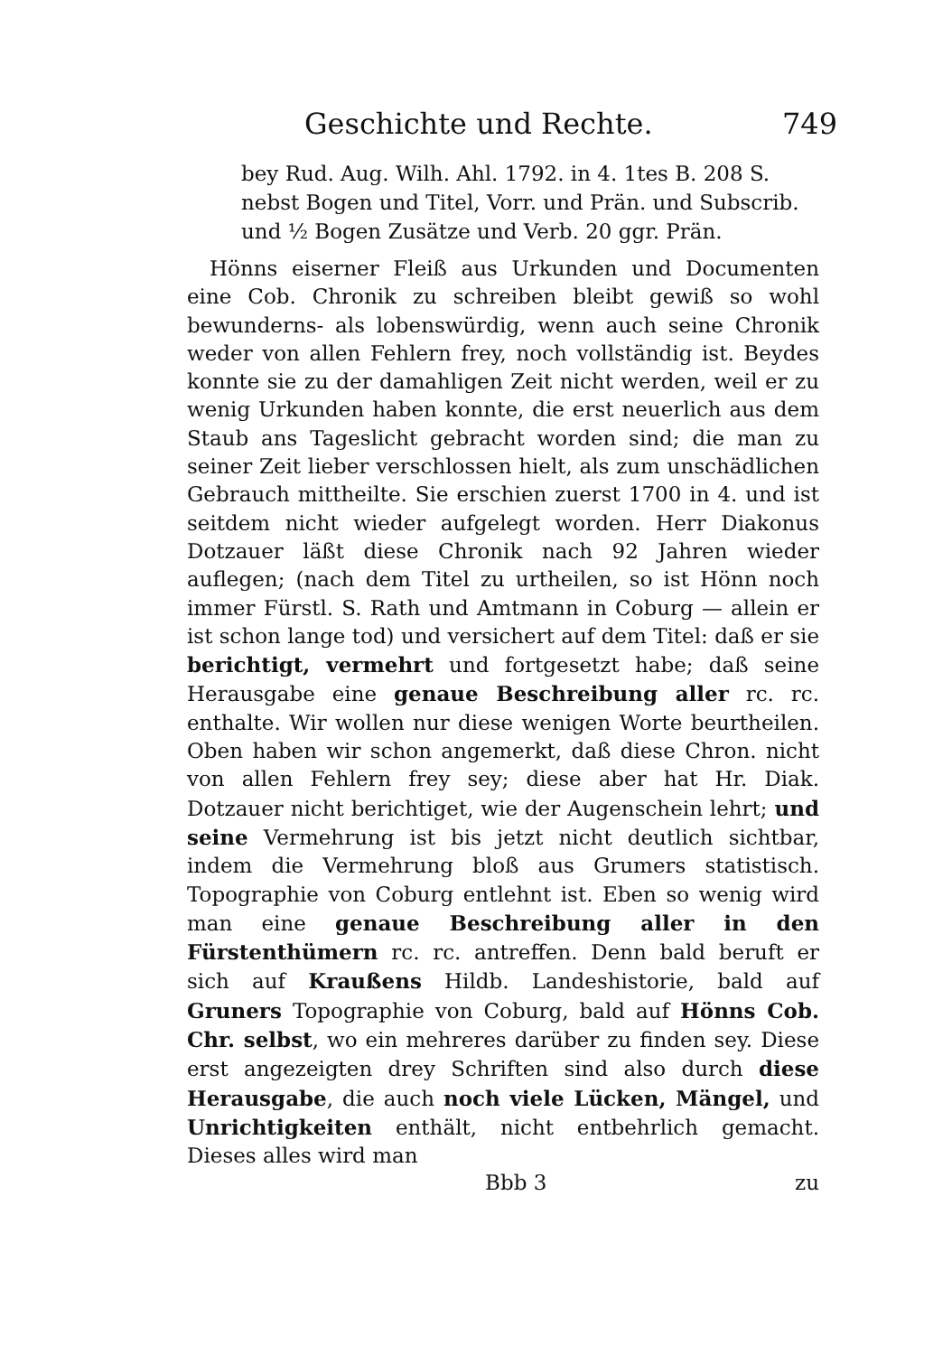Geschichte und Rechte. 749
bey Rud. Aug. Wilh. Ahl. 1792. in 4. 1tes B. 208 S. nebst Bogen und Titel, Vorr. und Prän. und Subscrib. und ½ Bogen Zusätze und Verb. 20 ggr. Prän.
Hönns eiserner Fleiß aus Urkunden und Documenten eine Cob. Chronik zu schreiben bleibt gewiß so wohl bewunderns- als lobenswürdig, wenn auch seine Chronik weder von allen Fehlern frey, noch vollständig ist. Beydes konnte sie zu der damahligen Zeit nicht werden, weil er zu wenig Urkunden haben konnte, die erst neuerlich aus dem Staub ans Tageslicht gebracht worden sind; die man zu seiner Zeit lieber verschlossen hielt, als zum unschädlichen Gebrauch mittheilte. Sie erschien zuerst 1700 in 4. und ist seitdem nicht wieder aufgelegt worden. Herr Diakonus Dotzauer läßt diese Chronik nach 92 Jahren wieder auflegen; (nach dem Titel zu urtheilen, so ist Hönn noch immer Fürstl. S. Rath und Amtmann in Coburg — allein er ist schon lange tod) und versichert auf dem Titel: daß er sie berichtigt, vermehrt und fortgesetzt habe; daß seine Herausgabe eine genaue Beschreibung aller rc. rc. enthalte. Wir wollen nur diese wenigen Worte beurtheilen. Oben haben wir schon angemerkt, daß diese Chron. nicht von allen Fehlern frey sey; diese aber hat Hr. Diak. Dotzauer nicht berichtiget, wie der Augenschein lehrt; und seine Vermehrung ist bis jetzt nicht deutlich sichtbar, indem die Vermehrung bloß aus Grumers statistisch. Topographie von Coburg entlehnt ist. Eben so wenig wird man eine genaue Beschreibung aller in den Fürstenthümern rc. rc. antreffen. Denn bald beruft er sich auf Kraußens Hildb. Landeshistorie, bald auf Gruners Topographie von Coburg, bald auf Hönns Cob. Chr. selbst, wo ein mehreres darüber zu finden sey. Diese erst angezeigten drey Schriften sind also durch diese Herausgabe, die auch noch viele Lücken, Mängel, und Unrichtigkeiten enthält, nicht entbehrlich gemacht. Dieses alles wird man
Bbb 3 zu